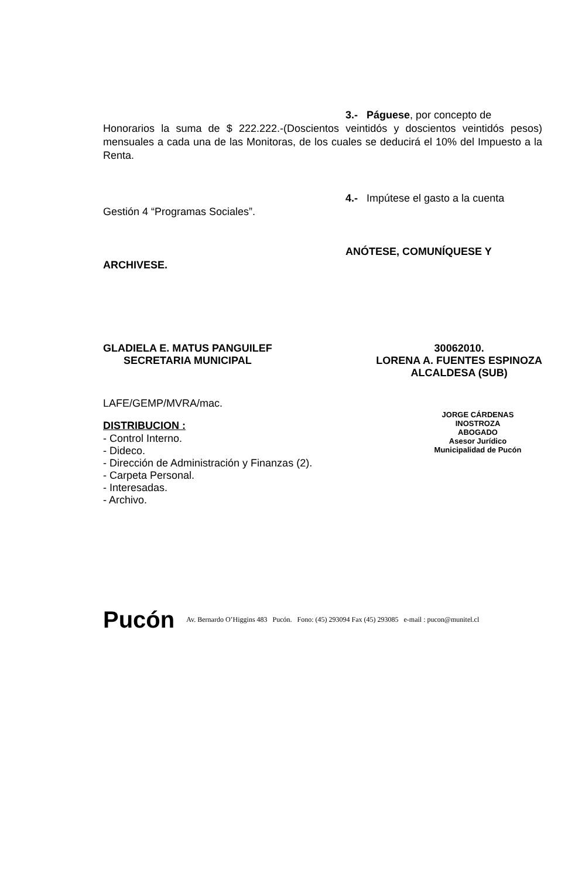3.- Páguese, por concepto de
Honorarios la suma de $ 222.222.-(Doscientos veintidós y doscientos veintidós pesos) mensuales a cada una de las Monitoras, de los cuales se deducirá el 10% del Impuesto a la Renta.
4.- Impútese el gasto a la cuenta
Gestión 4 “Programas Sociales”.
ANÓTESE, COMUNÍQUESE Y
ARCHIVESE.
GLADIELA E. MATUS PANGUILEF
SECRETARIA MUNICIPAL
30062010.
LORENA A. FUENTES ESPINOZA
ALCALDESA (SUB)
LAFE/GEMP/MVRA/mac.
JORGE CÁRDENAS INOSTROZA
ABOGADO
Asesor Jurídico
Municipalidad de Pucón
DISTRIBUCION :
- Control Interno.
- Dideco.
- Dirección de Administración y Finanzas (2).
- Carpeta Personal.
- Interesadas.
- Archivo.
Pucón Av. Bernardo O’Higgins 483 Pucón. Fono: (45) 293094 Fax (45) 293085 e-mail : pucon@munitel.cl